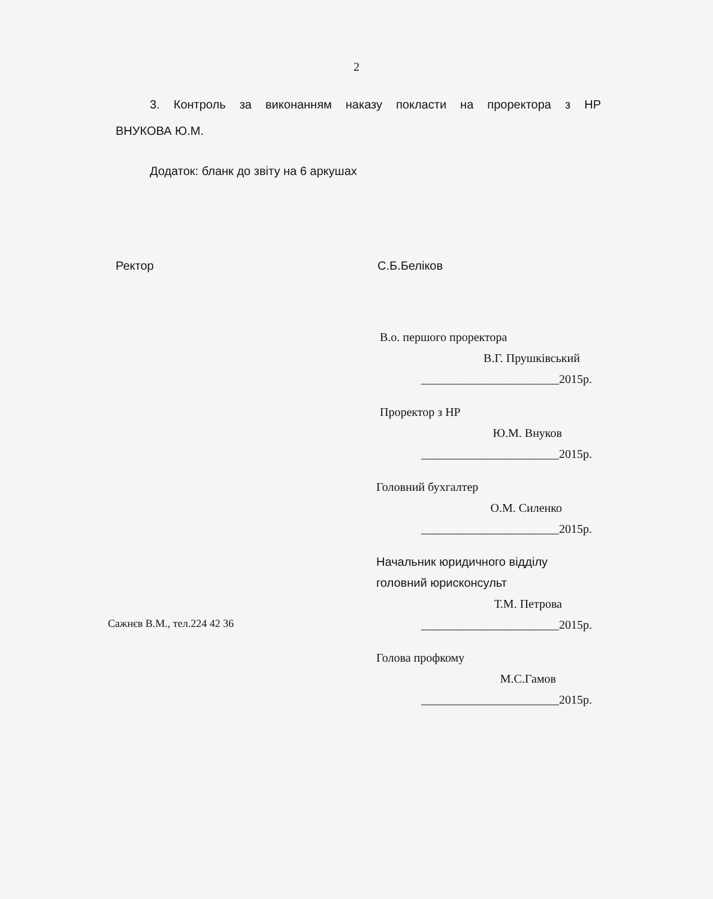2
3. Контроль за виконанням наказу покласти на проректора з НР
ВНУКОВА Ю.М.
Додаток: бланк до звіту на 6 аркушах
Ректор С.Б.Беліков
В.о. першого проректора
В.Г. Прушківський
_______________________2015р.
Проректор з НР
Ю.М. Внуков
_______________________2015р.
Головний бухгалтер
О.М. Силенко
_______________________2015р.
Начальник юридичного відділу
головний юрисконсульт
Т.М. Петрова
_______________________2015р.
Голова профкому
М.С.Гамов
_______________________2015р.
Сажнєв В.М., тел.224 42 36